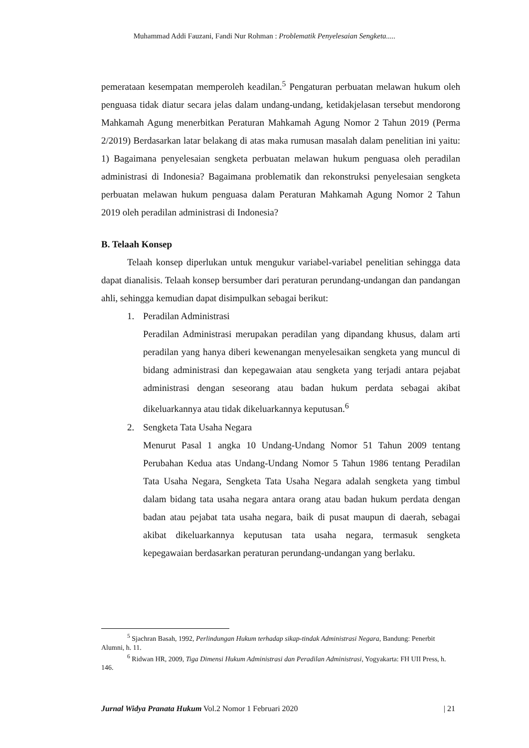Muhammad Addi Fauzani, Fandi Nur Rohman : Problematik Penyelesaian Sengketa.....
pemerataan kesempatan memperoleh keadilan.<sup>5</sup> Pengaturan perbuatan melawan hukum oleh penguasa tidak diatur secara jelas dalam undang-undang, ketidakjelasan tersebut mendorong Mahkamah Agung menerbitkan Peraturan Mahkamah Agung Nomor 2 Tahun 2019 (Perma 2/2019) Berdasarkan latar belakang di atas maka rumusan masalah dalam penelitian ini yaitu: 1) Bagaimana penyelesaian sengketa perbuatan melawan hukum penguasa oleh peradilan administrasi di Indonesia? Bagaimana problematik dan rekonstruksi penyelesaian sengketa perbuatan melawan hukum penguasa dalam Peraturan Mahkamah Agung Nomor 2 Tahun 2019 oleh peradilan administrasi di Indonesia?
B. Telaah Konsep
Telaah konsep diperlukan untuk mengukur variabel-variabel penelitian sehingga data dapat dianalisis. Telaah konsep bersumber dari peraturan perundang-undangan dan pandangan ahli, sehingga kemudian dapat disimpulkan sebagai berikut:
1. Peradilan Administrasi
Peradilan Administrasi merupakan peradilan yang dipandang khusus, dalam arti peradilan yang hanya diberi kewenangan menyelesaikan sengketa yang muncul di bidang administrasi dan kepegawaian atau sengketa yang terjadi antara pejabat administrasi dengan seseorang atau badan hukum perdata sebagai akibat dikeluarkannya atau tidak dikeluarkannya keputusan.<sup>6</sup>
2. Sengketa Tata Usaha Negara
Menurut Pasal 1 angka 10 Undang-Undang Nomor 51 Tahun 2009 tentang Perubahan Kedua atas Undang-Undang Nomor 5 Tahun 1986 tentang Peradilan Tata Usaha Negara, Sengketa Tata Usaha Negara adalah sengketa yang timbul dalam bidang tata usaha negara antara orang atau badan hukum perdata dengan badan atau pejabat tata usaha negara, baik di pusat maupun di daerah, sebagai akibat dikeluarkannya keputusan tata usaha negara, termasuk sengketa kepegawaian berdasarkan peraturan perundang-undangan yang berlaku.
<sup>5</sup> Sjachran Basah, 1992, Perlindungan Hukum terhadap sikap-tindak Administrasi Negara, Bandung: Penerbit Alumni, h. 11.
<sup>6</sup> Ridwan HR, 2009, Tiga Dimensi Hukum Administrasi dan Peradilan Administrasi, Yogyakarta: FH UII Press, h. 146.
Jurnal Widya Pranata Hukum Vol.2 Nomor 1 Februari 2020 | 21